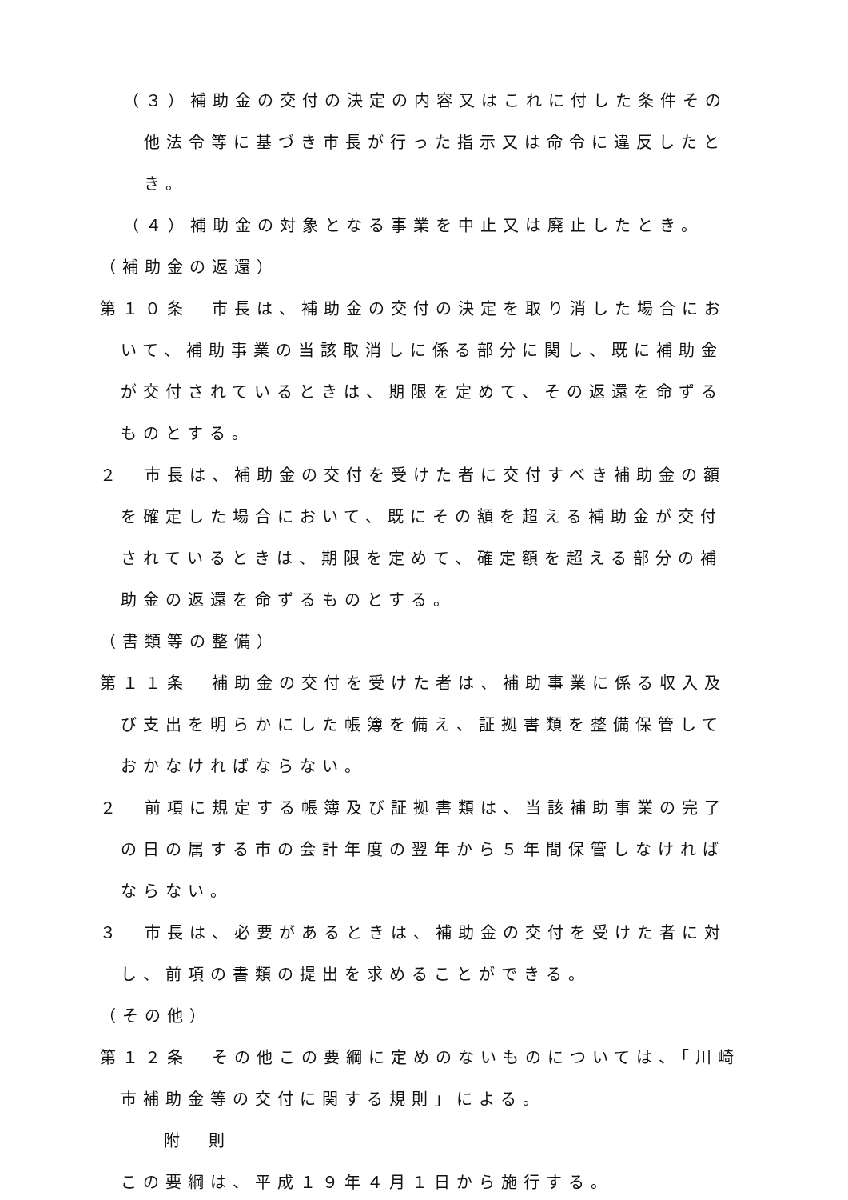（３）補助金の交付の決定の内容又はこれに付した条件その他法令等に基づき市長が行った指示又は命令に違反したとき。
（４）補助金の対象となる事業を中止又は廃止したとき。
（補助金の返還）
第１０条　市長は、補助金の交付の決定を取り消した場合において、補助事業の当該取消しに係る部分に関し、既に補助金が交付されているときは、期限を定めて、その返還を命ずるものとする。
２　市長は、補助金の交付を受けた者に交付すべき補助金の額を確定した場合において、既にその額を超える補助金が交付されているときは、期限を定めて、確定額を超える部分の補助金の返還を命ずるものとする。
（書類等の整備）
第１１条　補助金の交付を受けた者は、補助事業に係る収入及び支出を明らかにした帳簿を備え、証拠書類を整備保管しておかなければならない。
２　前項に規定する帳簿及び証拠書類は、当該補助事業の完了の日の属する市の会計年度の翌年から５年間保管しなければならない。
３　市長は、必要があるときは、補助金の交付を受けた者に対し、前項の書類の提出を求めることができる。
（その他）
第１２条　その他この要綱に定めのないものについては、「川崎市補助金等の交付に関する規則」による。
附　則
この要綱は、平成１９年４月１日から施行する。